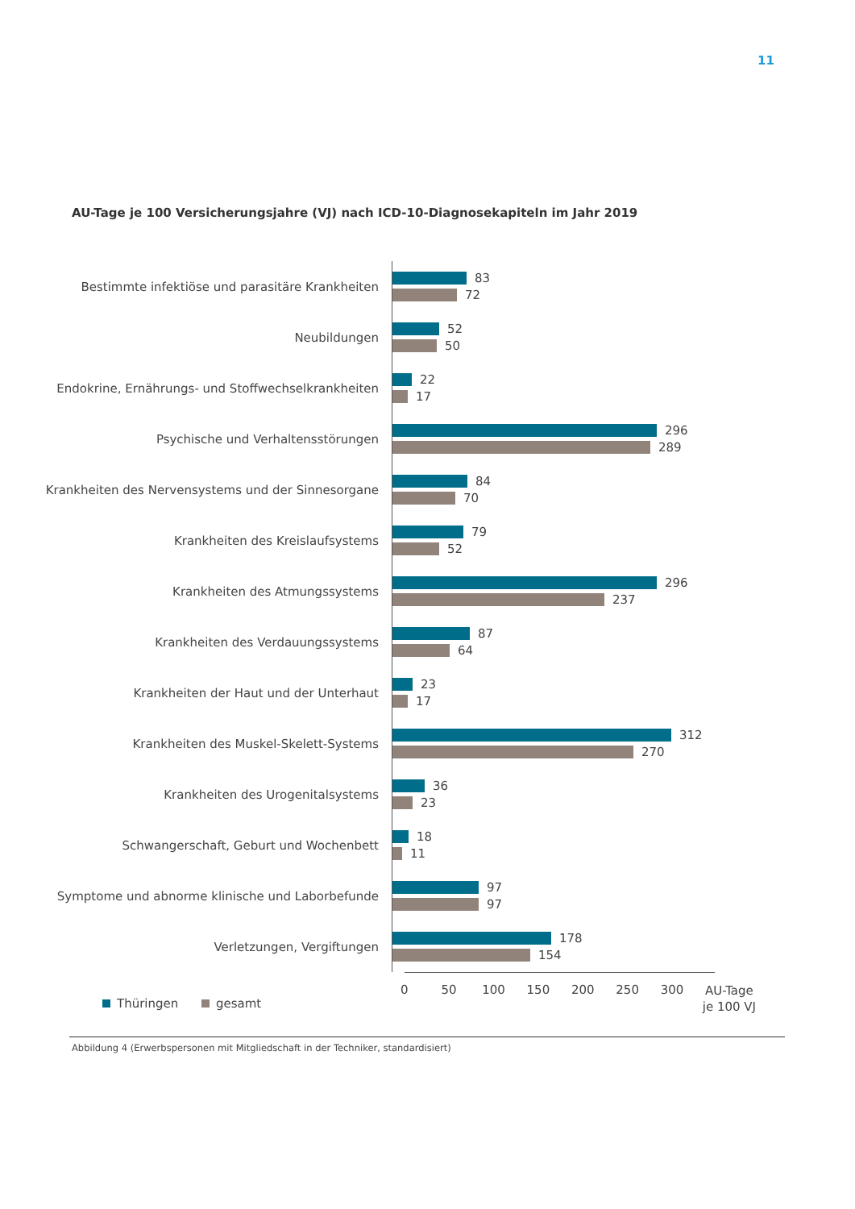11
AU-Tage je 100 Versicherungsjahre (VJ) nach ICD-10-Diagnosekapiteln im Jahr 2019
Bestimmte infektiöse und parasitäre Krankheiten
83
72
Neubildungen
52
50
Endokrine, Ernährungs- und Stoffwechselkrankheiten
22
17
Psychische und Verhaltensstörungen
296
289
Krankheiten des Nervensystems und der Sinnesorgane
84
70
Krankheiten des Kreislaufsystems
79
52
Krankheiten des Atmungssystems
296
237
Krankheiten des Verdauungssystems
87
64
Krankheiten der Haut und der Unterhaut
23
17
Krankheiten des Muskel-Skelett-Systems
312
270
Krankheiten des Urogenitalsystems
36
23
Schwangerschaft, Geburt und Wochenbett
18
11
Symptome und abnorme klinische und Laborbefunde
97
97
Verletzungen, Vergiftungen
178
154
0 50 100 150 200 250 300
AU-Tage
je 100 VJ
Thüringen gesamt
Abbildung 4 (Erwerbspersonen mit Mitgliedschaft in der Techniker, standardisiert)